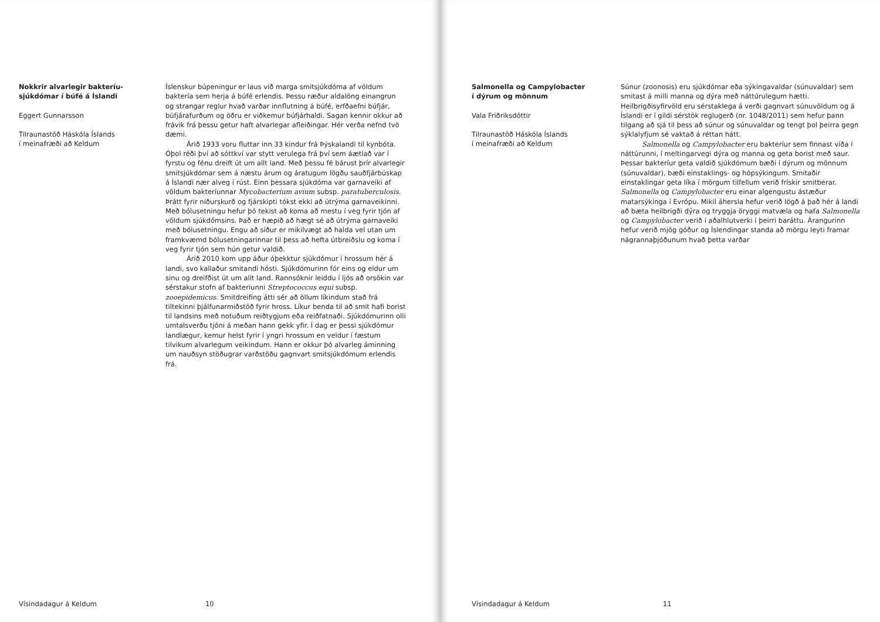Nokkrir alvarlegir bakteríu-
sjúkdómar í búfé á Íslandi
Eggert Gunnarsson
Tilraunastöð Háskóla Íslands
í meinafræði að Keldum
Íslenskur búpeningur er laus við marga smitsjúkdóma af völdum baktería sem herja á búfé erlendis. Þessu ræður aldalöng einangrun og strangar reglur hvað varðar innflutning á búfé, erfðaefni búfjár, búfjárafurðum og öðru er viðkemur búfjárhaldi. Sagan kennir okkur að frávik frá þessu getur haft alvarlegar afleiðingar. Hér verða nefnd tvö dæmi.
Árið 1933 voru fluttar inn 33 kindur frá Þýskalandi til kynbóta. Óþol réði því að sóttkví var stytt verulega frá því sem áætlað var í fyrstu og fénu dreift út um allt land. Með þessu fé bárust þrír alvarlegir smitsjúkdómar sem á næstu árum og áratugum lögðu sauðfjárbúskap á Íslandi nær alveg í rúst. Einn þessara sjúkdóma var garnaveiki af völdum bakteríunnar Mycobacterium avium subsp. paratuberculosis. Þrátt fyrir niðurskurð og fjárskipti tókst ekki að útrýma garnaveikinni. Með bólusetningu hefur þó tekist að koma að mestu í veg fyrir tjón af völdum sjúkdómsins. Það er hæpið að hægt sé að útrýma garnaveiki með bólusetningu. Engu að síður er mikilvægt að halda vel utan um framkvæmd bólusetningarinnar til þess að hefta útbreiðslu og koma í veg fyrir tjón sem hún getur valdið.
Árið 2010 kom upp áður óþekktur sjúkdómur í hrossum hér á landi, svo kallaður smitandi hósti. Sjúkdómurinn fór eins og eldur um sinu og dreifðist út um allt land. Rannsóknir leiddu í ljós að orsökin var sérstakur stofn af bakteriunni Streptococcus equi subsp. zooepidemicus. Smitdreifing átti sér að öllum líkindum stað frá tiltekinni þjálfunarmiðstöð fyrir hross. Líkur benda til að smit hafi borist til landsins með notuðum reiðtygjum eða reiðfatnaði. Sjúkdómurinn olli umtalsverðu tjóni á meðan hann gekk yfir. Í dag er þessi sjúkdómur landlægur, kemur helst fyrir í yngri hrossum en veldur í fæstum tilvikum alvarlegum veikindum. Hann er okkur þó alvarleg áminning um nauðsyn stöðugrar varðstöðu gagnvart smitsjúkdómum erlendis frá.
Vísindadagur á Keldum 10
Salmonella og Campylobacter
í dýrum og mönnum
Vala Friðriksdóttir
Tilraunastöð Háskóla Íslands
í meinafræði að Keldum
Súnur (zoonosis) eru sjúkdómar eða sýkingavaldar (súnuvaldar) sem smitast á milli manna og dýra með náttúrulegum hætti. Heilbrigðisyfirvöld eru sérstaklega á verði gagnvart súnuvöldum og á Íslandi er í gildi sérstök reglugerð (nr. 1048/2011) sem hefur þann tilgang að sjá til þess að súnur og súnuvaldar og tengt þol þeirra gegn sýklalyfjum sé vaktað á réttan hátt.
Salmonella og Campylobacter eru bakteríur sem finnast víða í náttúrunni, í meltingarvegi dýra og manna og geta borist með saur. Þessar bakteríur geta valdið sjúkdómum bæði í dýrum og mönnum (súnuvaldar), bæði einstaklings- og hópsýkingum. Smitaðir einstaklingar geta líka í mörgum tilfellum verið frískir smitberar. Salmonella og Campylobacter eru einar algengustu ástæður matarsýkinga í Evrópu. Mikil áhersla hefur verið lögð á það hér á landi að bæta heilbrigði dýra og tryggja öryggi matvæla og hafa Salmonella og Campylobacter verið í aðalhlutverki í þeirri baráttu. Árangurinn hefur verið mjög góður og Íslendingar standa að mörgu leyti framar nágrannaþjóðunum hvað þetta varðar
Vísindadagur á Keldum 11